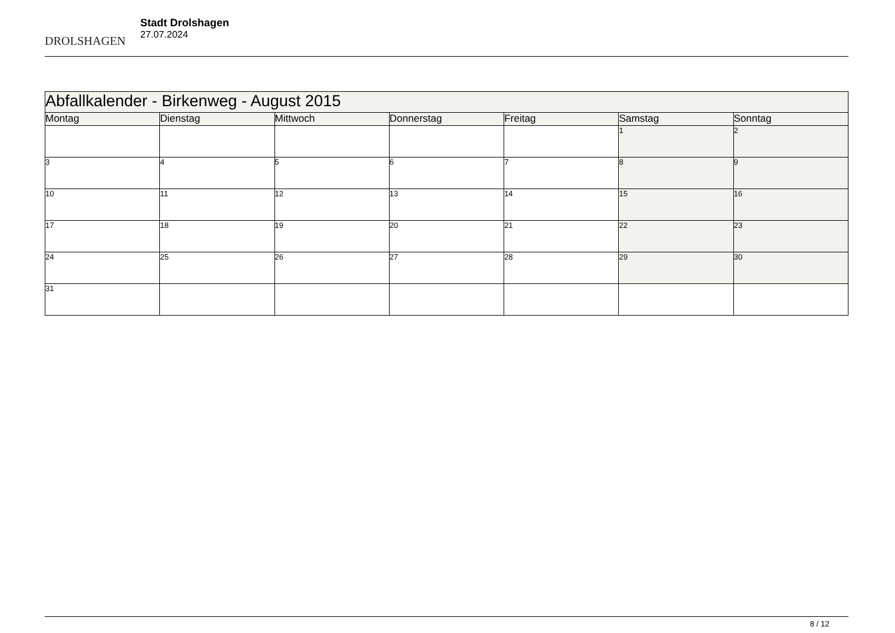DROLSHAGEN
Stadt Drolshagen
27.07.2024
| Abfallkalender - Birkenweg - August 2015 | | | | | | |
| --- | --- | --- | --- | --- | --- | --- |
| Montag | Dienstag | Mittwoch | Donnerstag | Freitag | Samstag | Sonntag |
| | | | | | 1 | 2 |
| 3 | 4 | 5 | 6 | 7 | 8 | 9 |
| 10 | 11 | 12 | 13 | 14 | 15 | 16 |
| 17 | 18 | 19 | 20 | 21 | 22 | 23 |
| 24 | 25 | 26 | 27 | 28 | 29 | 30 |
| 31 | | | | | | |
8 / 12